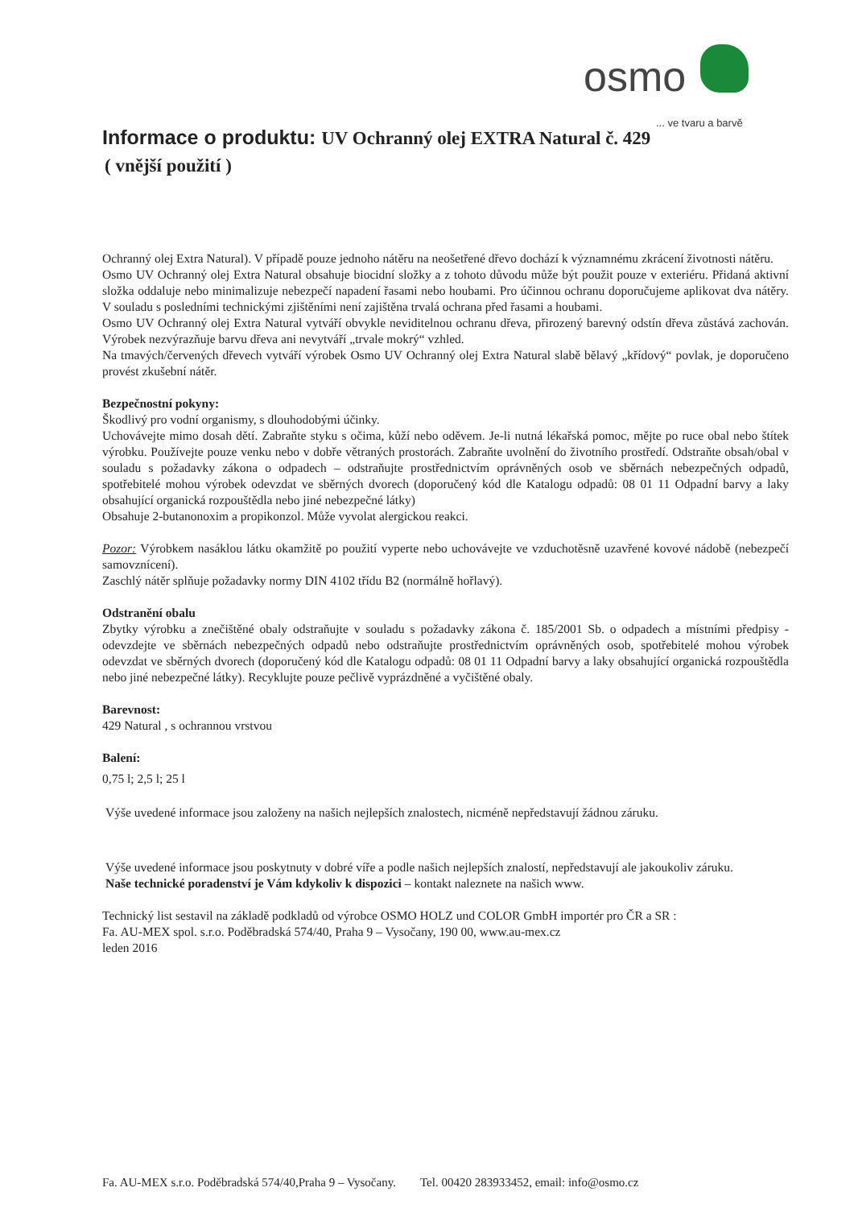osmo
... ve tvaru a barvě
Informace o produktu: UV Ochranný olej EXTRA Natural č. 429
( vnější použití )
Ochranný olej Extra Natural). V případě pouze jednoho nátěru na neošetřené dřevo dochází k významnému zkrácení životnosti nátěru.
Osmo UV Ochranný olej Extra Natural obsahuje biocidní složky a z tohoto důvodu může být použit pouze v exteriéru. Přidaná aktivní složka oddaluje nebo minimalizuje nebezpečí napadení řasami nebo houbami. Pro účinnou ochranu doporučujeme aplikovat dva nátěry. V souladu s posledními technickými zjištěními není zajištěna trvalá ochrana před řasami a houbami.
Osmo UV Ochranný olej Extra Natural vytváří obvykle neviditelnou ochranu dřeva, přirozený barevný odstín dřeva zůstává zachován. Výrobek nezvýrazňuje barvu dřeva ani nevytváří „trvale mokrý“ vzhled.
Na tmavých/červených dřevech vytváří výrobek Osmo UV Ochranný olej Extra Natural slabě bělavý „křídový“ povlak, je doporučeno provést zkušební nátěr.
Bezpečnostní pokyny:
Škodlivý pro vodní organismy, s dlouhodobými účinky.
Uchovávejte mimo dosah dětí. Zabraňte styku s očima, kůží nebo oděvem. Je-li nutná lékařská pomoc, mějte po ruce obal nebo štítek výrobku. Používejte pouze venku nebo v dobře větraných prostorách. Zabraňte uvolnění do životního prostředí. Odstraňte obsah/obal v souladu s požadavky zákona o odpadech – odstraňujte prostřednictvím oprávněných osob ve sběrnách nebezpečných odpadů, spotřebitelé mohou výrobek odevzdat ve sběrných dvorech (doporučený kód dle Katalogu odpadů: 08 01 11 Odpadní barvy a laky obsahující organická rozpouštědla nebo jiné nebezpečné látky)
Obsahuje 2-butanonoxim a propikonzol. Může vyvolat alergickou reakci.
Pozor: Výrobkem nasáklou látku okamžitě po použití vyperte nebo uchovávejte ve vzduchotěsně uzavřené kovové nádobě (nebezpečí samovznícení).
Zaschlý nátěr splňuje požadavky normy DIN 4102 třídu B2 (normálně hořlavý).
Odstranění obalu
Zbytky výrobku a znečištěné obaly odstraňujte v souladu s požadavky zákona č. 185/2001 Sb. o odpadech a místními předpisy - odevzdejte ve sběrnách nebezpečných odpadů nebo odstraňujte prostřednictvím oprávněných osob, spotřebitelé mohou výrobek odevzdat ve sběrných dvorech (doporučený kód dle Katalogu odpadů: 08 01 11 Odpadní barvy a laky obsahující organická rozpouštědla nebo jiné nebezpečné látky). Recyklujte pouze pečlivě vyprázdněné a vyčištěné obaly.
Barevnost:
429 Natural , s ochrannou vrstvou
Balení:
0,75 l; 2,5 l; 25 l
Výše uvedené informace jsou založeny na našich nejlepších znalostech, nicméně nepředstavují žádnou záruku.
Výše uvedené informace jsou poskytnuty v dobré víře a podle našich nejlepších znalostí, nepředstavují ale jakoukoliv záruku.
Naše technické poradenství je Vám kdykoliv k dispozici – kontakt naleznete na našich www.
Technický list sestavil na základě podkladů od výrobce OSMO HOLZ und COLOR GmbH importér pro ČR a SR :
Fa. AU-MEX spol. s.r.o. Poděbradská 574/40, Praha 9 – Vysočany, 190 00, www.au-mex.cz
leden 2016
Fa. AU-MEX s.r.o. Poděbradská 574/40,Praha 9 – Vysočany. Tel. 00420 283933452, email: info@osmo.cz